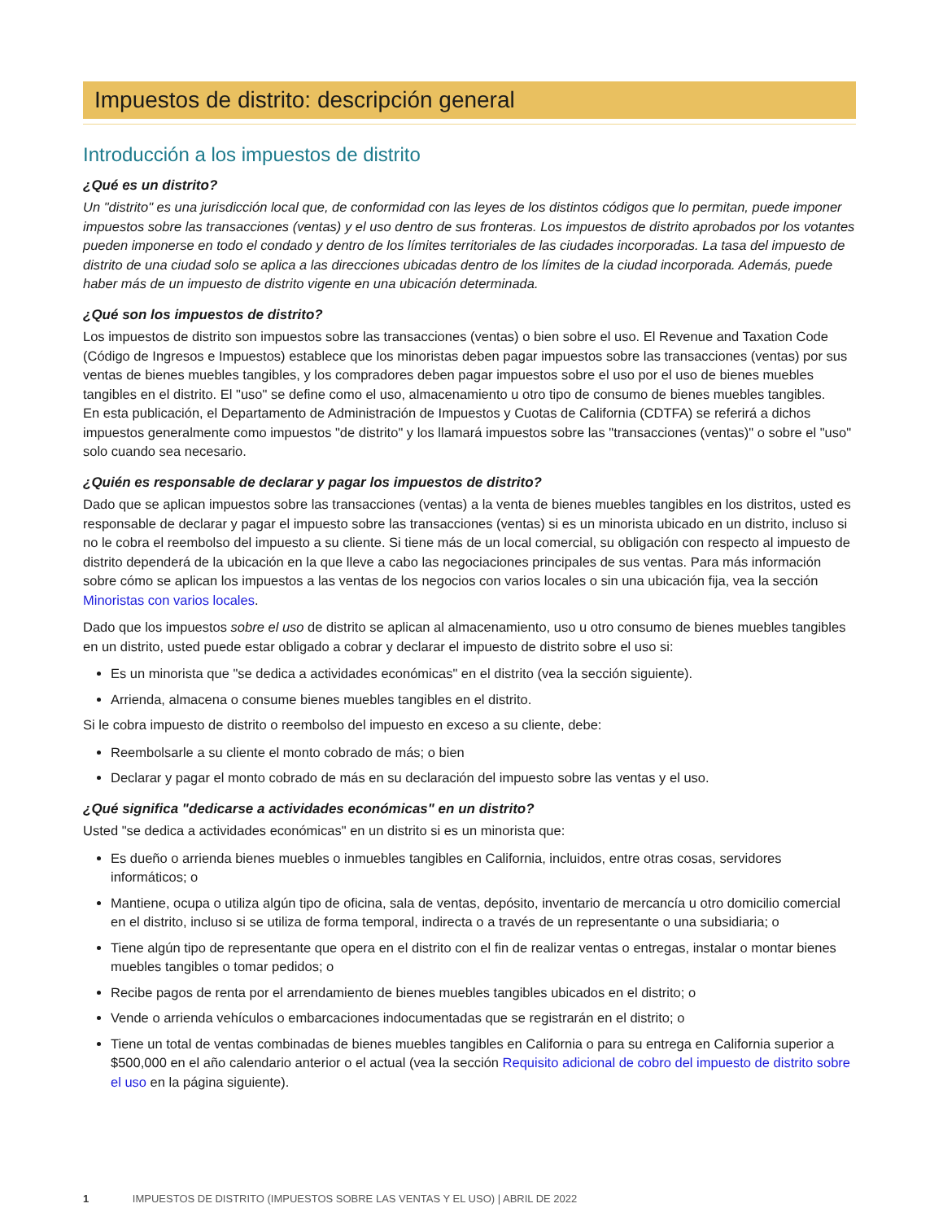Impuestos de distrito: descripción general
Introducción a los impuestos de distrito
¿Qué es un distrito?
Un "distrito" es una jurisdicción local que, de conformidad con las leyes de los distintos códigos que lo permitan, puede imponer impuestos sobre las transacciones (ventas) y el uso dentro de sus fronteras. Los impuestos de distrito aprobados por los votantes pueden imponerse en todo el condado y dentro de los límites territoriales de las ciudades incorporadas. La tasa del impuesto de distrito de una ciudad solo se aplica a las direcciones ubicadas dentro de los límites de la ciudad incorporada. Además, puede haber más de un impuesto de distrito vigente en una ubicación determinada.
¿Qué son los impuestos de distrito?
Los impuestos de distrito son impuestos sobre las transacciones (ventas) o bien sobre el uso. El Revenue and Taxation Code (Código de Ingresos e Impuestos) establece que los minoristas deben pagar impuestos sobre las transacciones (ventas) por sus ventas de bienes muebles tangibles, y los compradores deben pagar impuestos sobre el uso por el uso de bienes muebles tangibles en el distrito. El "uso" se define como el uso, almacenamiento u otro tipo de consumo de bienes muebles tangibles.
En esta publicación, el Departamento de Administración de Impuestos y Cuotas de California (CDTFA) se referirá a dichos impuestos generalmente como impuestos "de distrito" y los llamará impuestos sobre las "transacciones (ventas)" o sobre el "uso" solo cuando sea necesario.
¿Quién es responsable de declarar y pagar los impuestos de distrito?
Dado que se aplican impuestos sobre las transacciones (ventas) a la venta de bienes muebles tangibles en los distritos, usted es responsable de declarar y pagar el impuesto sobre las transacciones (ventas) si es un minorista ubicado en un distrito, incluso si no le cobra el reembolso del impuesto a su cliente. Si tiene más de un local comercial, su obligación con respecto al impuesto de distrito dependerá de la ubicación en la que lleve a cabo las negociaciones principales de sus ventas. Para más información sobre cómo se aplican los impuestos a las ventas de los negocios con varios locales o sin una ubicación fija, vea la sección Minoristas con varios locales.
Dado que los impuestos sobre el uso de distrito se aplican al almacenamiento, uso u otro consumo de bienes muebles tangibles en un distrito, usted puede estar obligado a cobrar y declarar el impuesto de distrito sobre el uso si:
Es un minorista que "se dedica a actividades económicas" en el distrito (vea la sección siguiente).
Arrienda, almacena o consume bienes muebles tangibles en el distrito.
Si le cobra impuesto de distrito o reembolso del impuesto en exceso a su cliente, debe:
Reembolsarle a su cliente el monto cobrado de más; o bien
Declarar y pagar el monto cobrado de más en su declaración del impuesto sobre las ventas y el uso.
¿Qué significa "dedicarse a actividades económicas" en un distrito?
Usted "se dedica a actividades económicas" en un distrito si es un minorista que:
Es dueño o arrienda bienes muebles o inmuebles tangibles en California, incluidos, entre otras cosas, servidores informáticos; o
Mantiene, ocupa o utiliza algún tipo de oficina, sala de ventas, depósito, inventario de mercancía u otro domicilio comercial en el distrito, incluso si se utiliza de forma temporal, indirecta o a través de un representante o una subsidiaria; o
Tiene algún tipo de representante que opera en el distrito con el fin de realizar ventas o entregas, instalar o montar bienes muebles tangibles o tomar pedidos; o
Recibe pagos de renta por el arrendamiento de bienes muebles tangibles ubicados en el distrito; o
Vende o arrienda vehículos o embarcaciones indocumentadas que se registrarán en el distrito; o
Tiene un total de ventas combinadas de bienes muebles tangibles en California o para su entrega en California superior a $500,000 en el año calendario anterior o el actual (vea la sección Requisito adicional de cobro del impuesto de distrito sobre el uso en la página siguiente).
1 IMPUESTOS DE DISTRITO (IMPUESTOS SOBRE LAS VENTAS Y EL USO) | ABRIL DE 2022